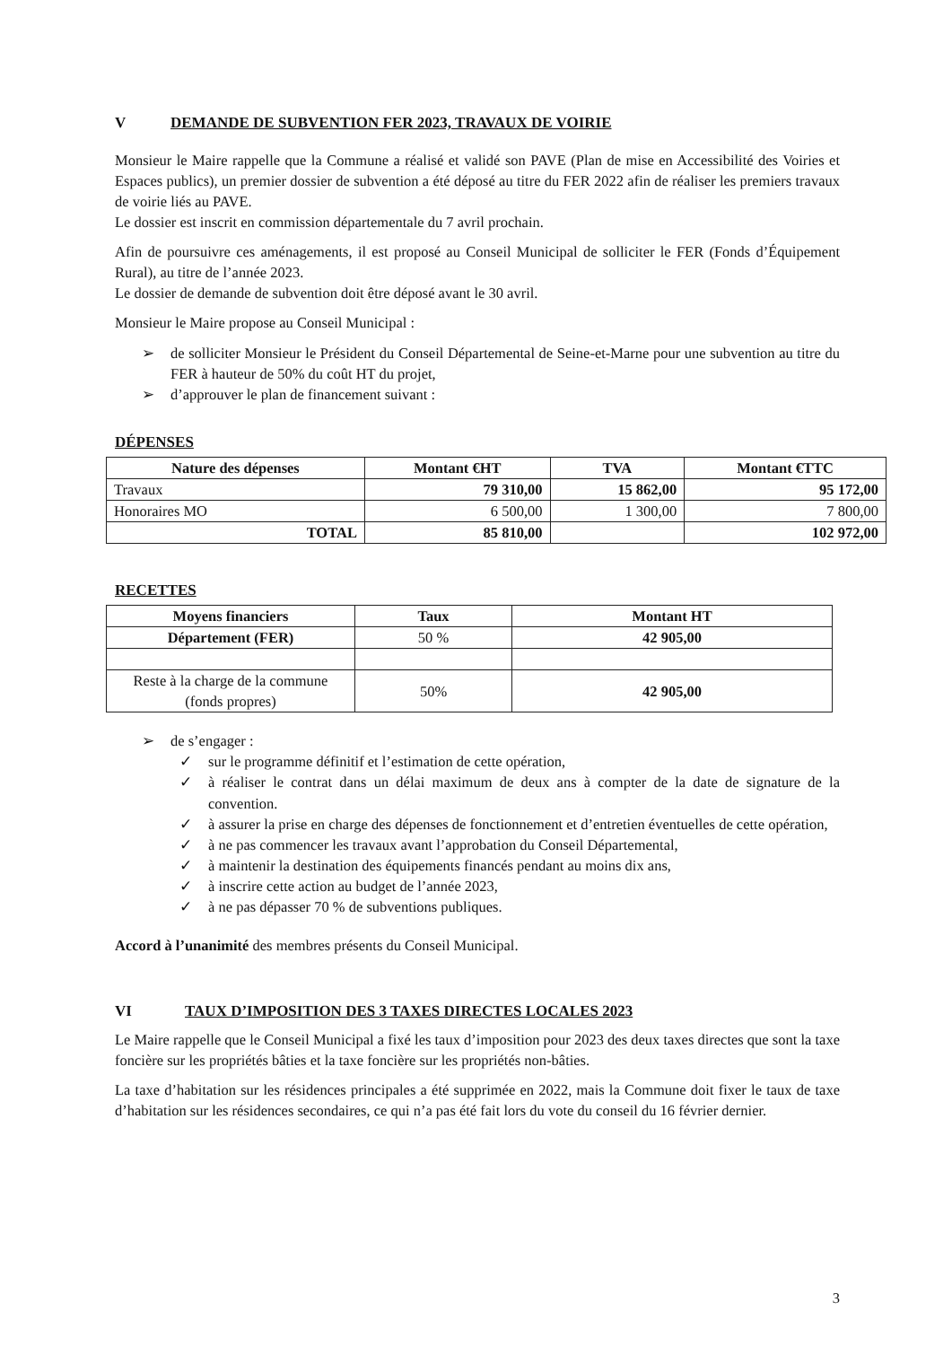V DEMANDE DE SUBVENTION FER 2023, TRAVAUX DE VOIRIE
Monsieur le Maire rappelle que la Commune a réalisé et validé son PAVE (Plan de mise en Accessibilité des Voiries et Espaces publics), un premier dossier de subvention a été déposé au titre du FER 2022 afin de réaliser les premiers travaux de voirie liés au PAVE.
Le dossier est inscrit en commission départementale du 7 avril prochain.
Afin de poursuivre ces aménagements, il est proposé au Conseil Municipal de solliciter le FER (Fonds d’Équipement Rural), au titre de l’année 2023.
Le dossier de demande de subvention doit être déposé avant le 30 avril.
Monsieur le Maire propose au Conseil Municipal :
➢ de solliciter Monsieur le Président du Conseil Départemental de Seine-et-Marne pour une subvention au titre du FER à hauteur de 50% du coût HT du projet,
➢ d’approuver le plan de financement suivant :
DÉPENSES
| Nature des dépenses | Montant €HT | TVA | Montant €TTC |
| --- | --- | --- | --- |
| Travaux | 79 310,00 | 15 862,00 | 95 172,00 |
| Honoraires MO | 6 500,00 | 1 300,00 | 7 800,00 |
| TOTAL | 85 810,00 | | 102 972,00 |
RECETTES
| Moyens financiers | Taux | Montant HT |
| --- | --- | --- |
| Département (FER) | 50 % | 42 905,00 |
| Reste à la charge de la commune (fonds propres) | 50% | 42 905,00 |
➢ de s’engager :
✓ sur le programme définitif et l’estimation de cette opération,
✓ à réaliser le contrat dans un délai maximum de deux ans à compter de la date de signature de la convention.
✓ à assurer la prise en charge des dépenses de fonctionnement et d’entretien éventuelles de cette opération,
✓ à ne pas commencer les travaux avant l’approbation du Conseil Départemental,
✓ à maintenir la destination des équipements financés pendant au moins dix ans,
✓ à inscrire cette action au budget de l’année 2023,
✓ à ne pas dépasser 70 % de subventions publiques.
Accord à l’unanimité des membres présents du Conseil Municipal.
VI TAUX D’IMPOSITION DES 3 TAXES DIRECTES LOCALES 2023
Le Maire rappelle que le Conseil Municipal a fixé les taux d’imposition pour 2023 des deux taxes directes que sont la taxe foncière sur les propriétés bâties et la taxe foncière sur les propriétés non-bâties.
La taxe d’habitation sur les résidences principales a été supprimée en 2022, mais la Commune doit fixer le taux de taxe d’habitation sur les résidences secondaires, ce qui n’a pas été fait lors du vote du conseil du 16 février dernier.
3